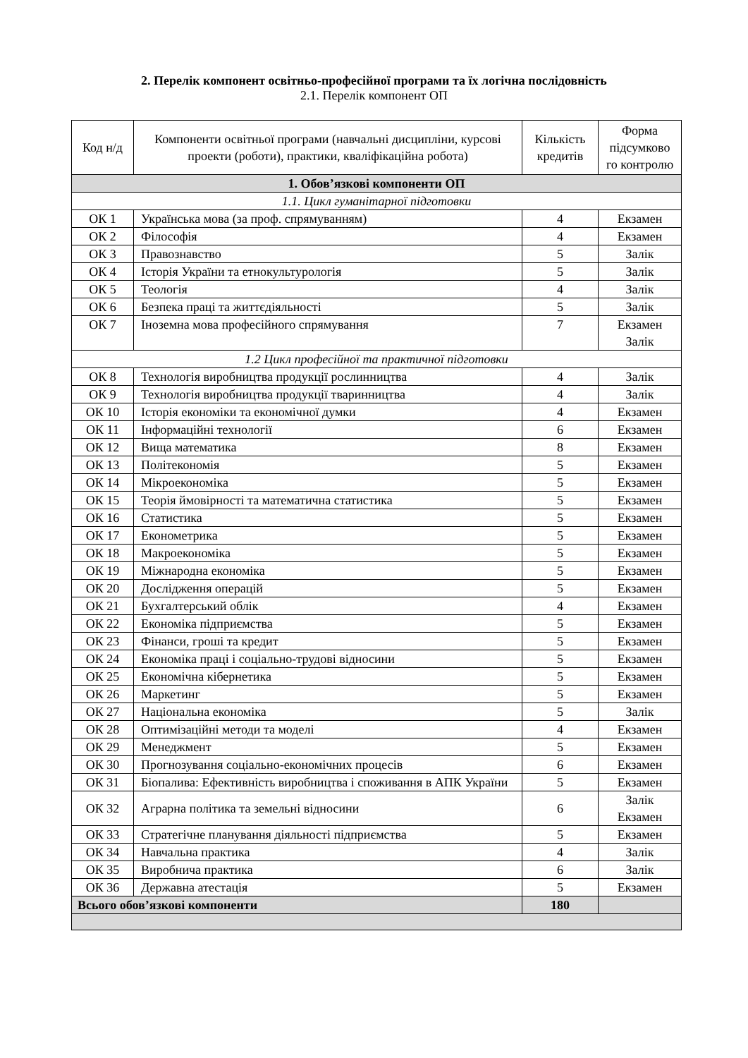2. Перелік компонент освітньо-професійної програми та їх логічна послідовність
2.1. Перелік компонент ОП
| Код н/д | Компоненти освітньої програми (навчальні дисципліни, курсові проекти (роботи), практики, кваліфікаційна робота) | Кількість кредитів | Форма підсумково го контролю |
| --- | --- | --- | --- |
| 1. Обов’язкові компоненти ОП | | | |
| 1.1. Цикл гуманітарної підготовки | | | |
| ОК 1 | Українська мова (за проф. спрямуванням) | 4 | Екзамен |
| ОК 2 | Філософія | 4 | Екзамен |
| ОК 3 | Правознавство | 5 | Залік |
| ОК 4 | Історія України та етнокультурологія | 5 | Залік |
| ОК 5 | Теологія | 4 | Залік |
| ОК 6 | Безпека праці та життєдіяльності | 5 | Залік |
| ОК 7 | Іноземна мова професійного спрямування | 7 | Екзамен Залік |
| 1.2 Цикл професійної та практичної підготовки | | | |
| ОК 8 | Технологія виробництва продукції рослинництва | 4 | Залік |
| ОК 9 | Технологія виробництва продукції тваринництва | 4 | Залік |
| ОК 10 | Історія економіки та економічної думки | 4 | Екзамен |
| ОК 11 | Інформаційні технології | 6 | Екзамен |
| ОК 12 | Вища математика | 8 | Екзамен |
| ОК 13 | Політекономія | 5 | Екзамен |
| ОК 14 | Мікроекономіка | 5 | Екзамен |
| ОК 15 | Теорія ймовірності та математична статистика | 5 | Екзамен |
| ОК 16 | Статистика | 5 | Екзамен |
| ОК 17 | Економетрика | 5 | Екзамен |
| ОК 18 | Макроекономіка | 5 | Екзамен |
| ОК 19 | Міжнародна економіка | 5 | Екзамен |
| ОК 20 | Дослідження операцій | 5 | Екзамен |
| ОК 21 | Бухгалтерський облік | 4 | Екзамен |
| ОК 22 | Економіка підприємства | 5 | Екзамен |
| ОК 23 | Фінанси, гроші та кредит | 5 | Екзамен |
| ОК 24 | Економіка праці і соціально-трудові відносини | 5 | Екзамен |
| ОК 25 | Економічна кібернетика | 5 | Екзамен |
| ОК 26 | Маркетинг | 5 | Екзамен |
| ОК 27 | Національна економіка | 5 | Залік |
| ОК 28 | Оптимізаційні методи та моделі | 4 | Екзамен |
| ОК 29 | Менеджмент | 5 | Екзамен |
| ОК 30 | Прогнозування соціально-економічних процесів | 6 | Екзамен |
| ОК 31 | Біопалива: Ефективність виробництва і споживання в АПК України | 5 | Екзамен |
| ОК 32 | Аграрна політика та земельні відносини | 6 | Залік Екзамен |
| ОК 33 | Стратегічне планування діяльності підприємства | 5 | Екзамен |
| ОК 34 | Навчальна практика | 4 | Залік |
| ОК 35 | Виробнича практика | 6 | Залік |
| ОК 36 | Державна атестація | 5 | Екзамен |
| Всього обов’язкові компоненти | | 180 | |